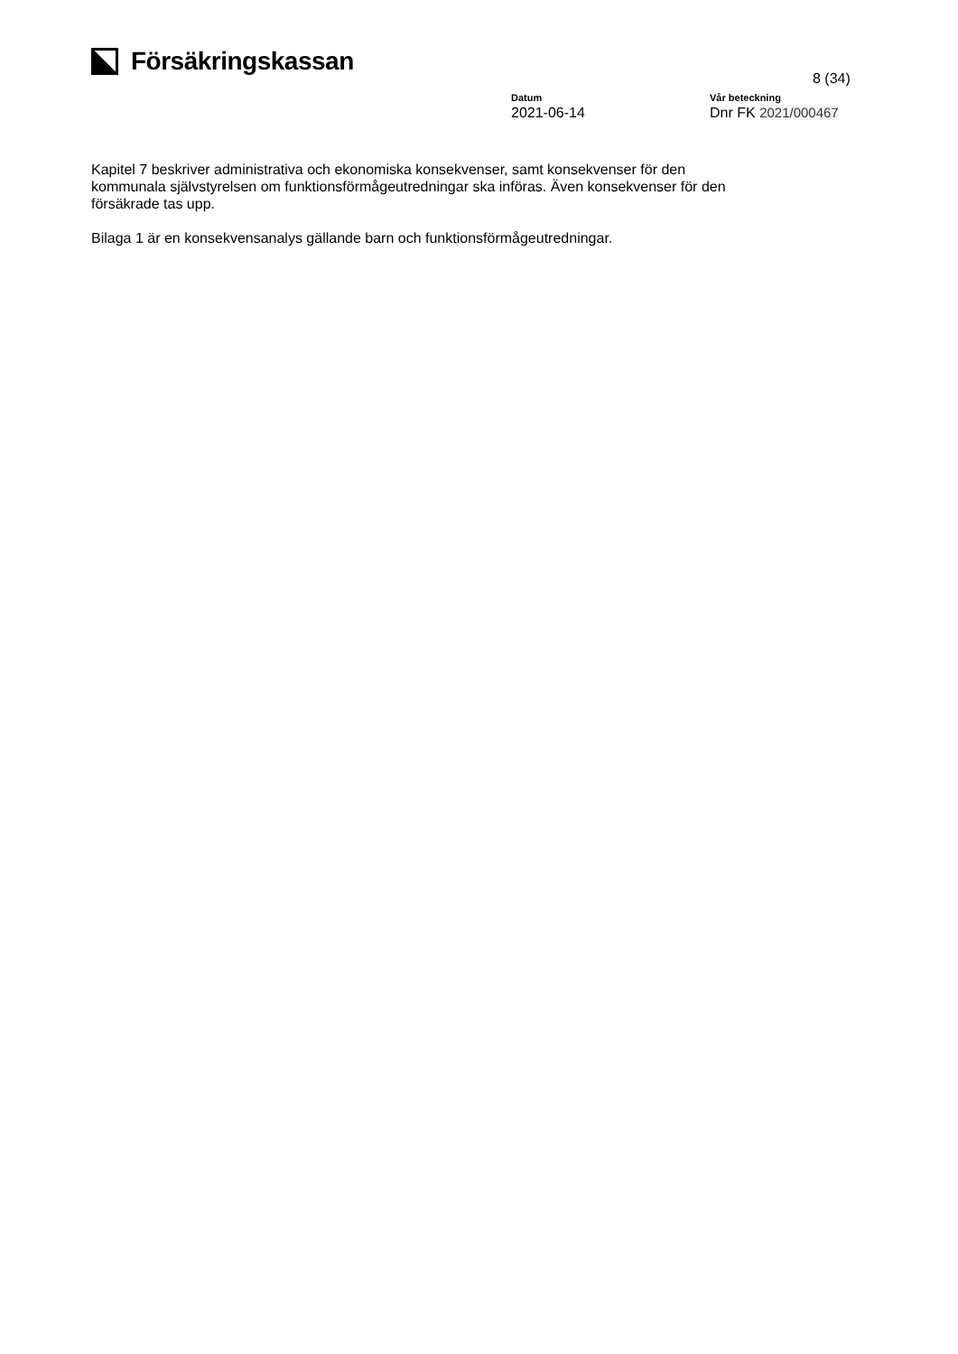Försäkringskassan
8 (34)
Datum
2021-06-14
Vår beteckning
Dnr FK 2021/000467
Kapitel 7 beskriver administrativa och ekonomiska konsekvenser, samt konsekvenser för den kommunala självstyrelsen om funktionsförmågeutredningar ska införas. Även konsekvenser för den försäkrade tas upp.
Bilaga 1 är en konsekvensanalys gällande barn och funktionsförmågeutredningar.